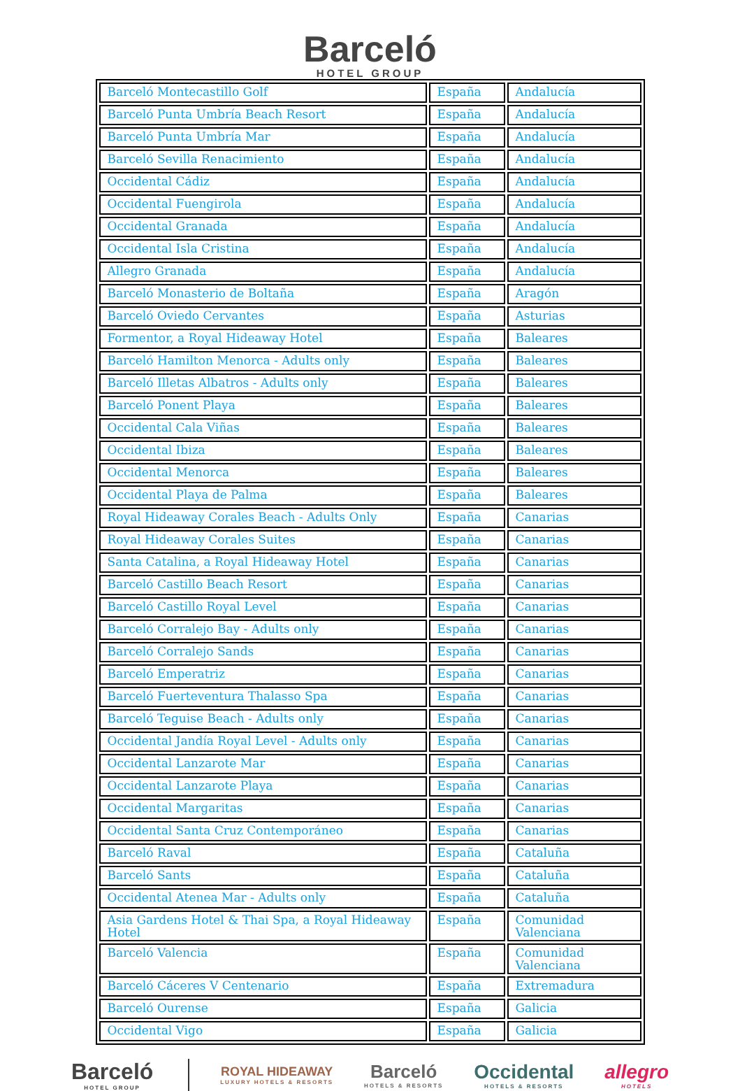Barceló
HOTEL GROUP
| Barceló Montecastillo Golf | España | Andalucía |
| Barceló Punta Umbría Beach Resort | España | Andalucía |
| Barceló Punta Umbría Mar | España | Andalucía |
| Barceló Sevilla Renacimiento | España | Andalucía |
| Occidental Cádiz | España | Andalucía |
| Occidental Fuengirola | España | Andalucía |
| Occidental Granada | España | Andalucía |
| Occidental Isla Cristina | España | Andalucía |
| Allegro Granada | España | Andalucía |
| Barceló Monasterio de Boltaña | España | Aragón |
| Barceló Oviedo Cervantes | España | Asturias |
| Formentor, a Royal Hideaway Hotel | España | Baleares |
| Barceló Hamilton Menorca - Adults only | España | Baleares |
| Barceló Illetas Albatros - Adults only | España | Baleares |
| Barceló Ponent Playa | España | Baleares |
| Occidental Cala Viñas | España | Baleares |
| Occidental Ibiza | España | Baleares |
| Occidental Menorca | España | Baleares |
| Occidental Playa de Palma | España | Baleares |
| Royal Hideaway Corales Beach - Adults Only | España | Canarias |
| Royal Hideaway Corales Suites | España | Canarias |
| Santa Catalina, a Royal Hideaway Hotel | España | Canarias |
| Barceló Castillo Beach Resort | España | Canarias |
| Barceló Castillo Royal Level | España | Canarias |
| Barceló Corralejo Bay - Adults only | España | Canarias |
| Barceló Corralejo Sands | España | Canarias |
| Barceló Emperatriz | España | Canarias |
| Barceló Fuerteventura Thalasso Spa | España | Canarias |
| Barceló Teguise Beach - Adults only | España | Canarias |
| Occidental Jandía Royal Level - Adults only | España | Canarias |
| Occidental Lanzarote Mar | España | Canarias |
| Occidental Lanzarote Playa | España | Canarias |
| Occidental Margaritas | España | Canarias |
| Occidental Santa Cruz Contemporáneo | España | Canarias |
| Barceló Raval | España | Cataluña |
| Barceló Sants | España | Cataluña |
| Occidental Atenea Mar - Adults only | España | Cataluña |
| Asia Gardens Hotel & Thai Spa, a Royal Hideaway Hotel | España | Comunidad Valenciana |
| Barceló Valencia | España | Comunidad Valenciana |
| Barceló Cáceres V Centenario | España | Extremadura |
| Barceló Ourense | España | Galicia |
| Occidental Vigo | España | Galicia |
Barceló
HOTEL GROUP
ROYAL HIDEAWAY
LUXURY HOTELS & RESORTS
Barceló
HOTELS & RESORTS
Occidental
HOTELS & RESORTS
allegro
HOTELS